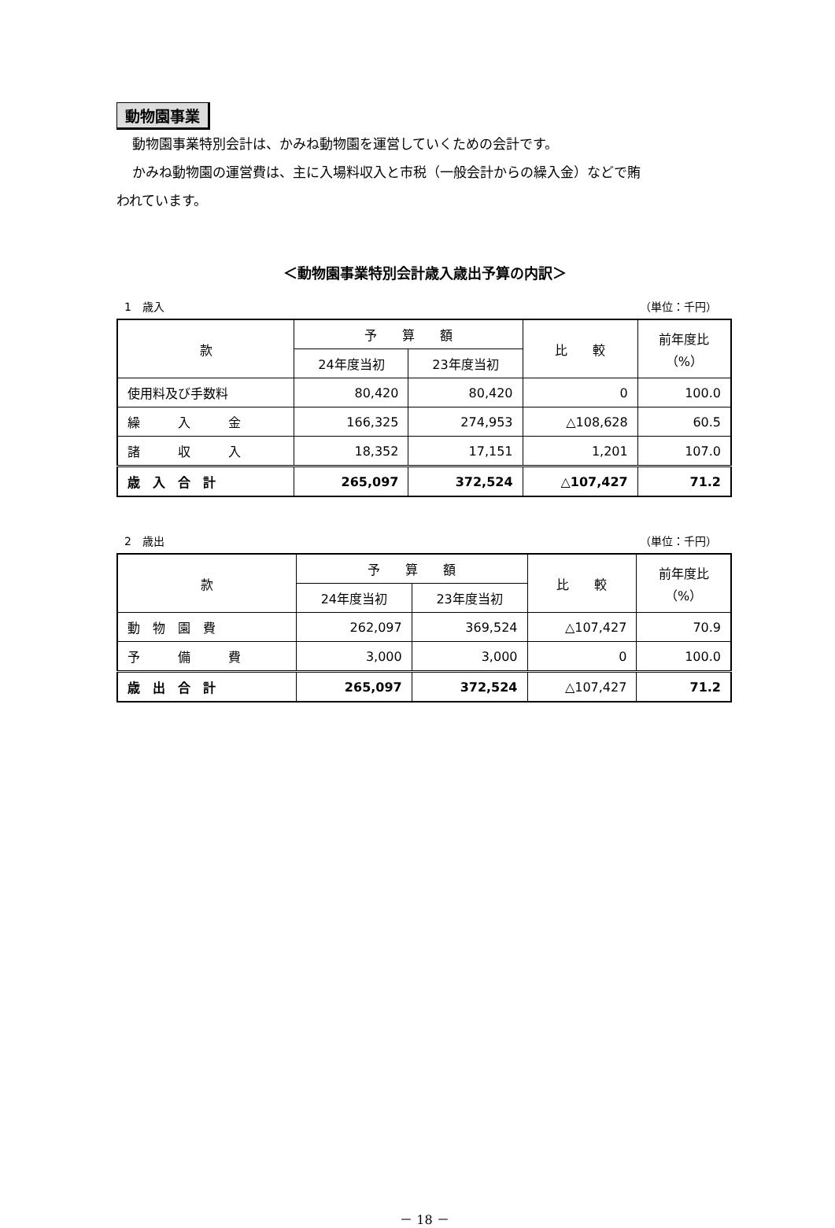動物園事業
動物園事業特別会計は、かみね動物園を運営していくための会計です。
かみね動物園の運営費は、主に入場料収入と市税（一般会計からの繰入金）などで賄
われています。
＜動物園事業特別会計歳入歳出予算の内訳＞
1　歳入 （単位：千円）
| 款 | 予 算 額 | | 比 較 | 前年度比 （%） |
| --- | --- | --- | --- | --- |
| | 24年度当初 | 23年度当初 | | |
| 使用料及び手数料 | 80,420 | 80,420 | 0 | 100.0 |
| 繰 入 金 | 166,325 | 274,953 | △108,628 | 60.5 |
| 諸 収 入 | 18,352 | 17,151 | 1,201 | 107.0 |
| 歳 入 合 計 | 265,097 | 372,524 | △107,427 | 71.2 |
2　歳出 （単位：千円）
| 款 | 予 算 額 | | 比 較 | 前年度比 （%） |
| --- | --- | --- | --- | --- |
| | 24年度当初 | 23年度当初 | | |
| 動 物 園 費 | 262,097 | 369,524 | △107,427 | 70.9 |
| 予 備 費 | 3,000 | 3,000 | 0 | 100.0 |
| 歳 出 合 計 | 265,097 | 372,524 | △107,427 | 71.2 |
－ 18 －